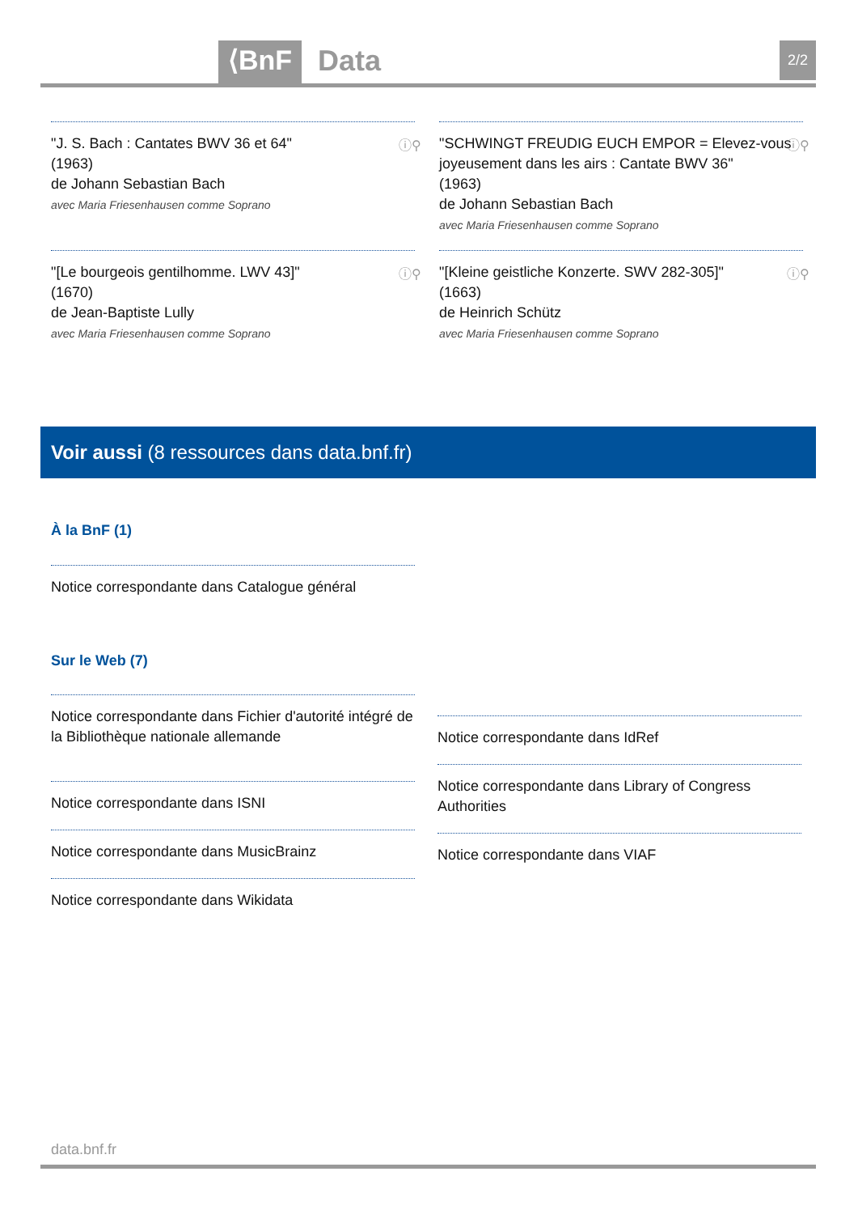⟨BnF Data 2/2
"J. S. Bach : Cantates BWV 36 et 64"
(1963)
de Johann Sebastian Bach
avec Maria Friesenhausen comme Soprano
ⓘ⚲
"SCHWINGT FREUDIG EUCH EMPOR = Elevez-vous joyeusement dans les airs : Cantate BWV 36"
(1963)
de Johann Sebastian Bach
avec Maria Friesenhausen comme Soprano
ⓘ⚲
"[Le bourgeois gentilhomme. LWV 43]"
(1670)
de Jean-Baptiste Lully
avec Maria Friesenhausen comme Soprano
ⓘ⚲
"[Kleine geistliche Konzerte. SWV 282-305]"
(1663)
de Heinrich Schütz
avec Maria Friesenhausen comme Soprano
ⓘ⚲
Voir aussi (8 ressources dans data.bnf.fr)
À la BnF (1)
Notice correspondante dans Catalogue général
Sur le Web (7)
Notice correspondante dans Fichier d'autorité intégré de la Bibliothèque nationale allemande
Notice correspondante dans ISNI
Notice correspondante dans MusicBrainz
Notice correspondante dans Wikidata
Notice correspondante dans IdRef
Notice correspondante dans Library of Congress Authorities
Notice correspondante dans VIAF
data.bnf.fr